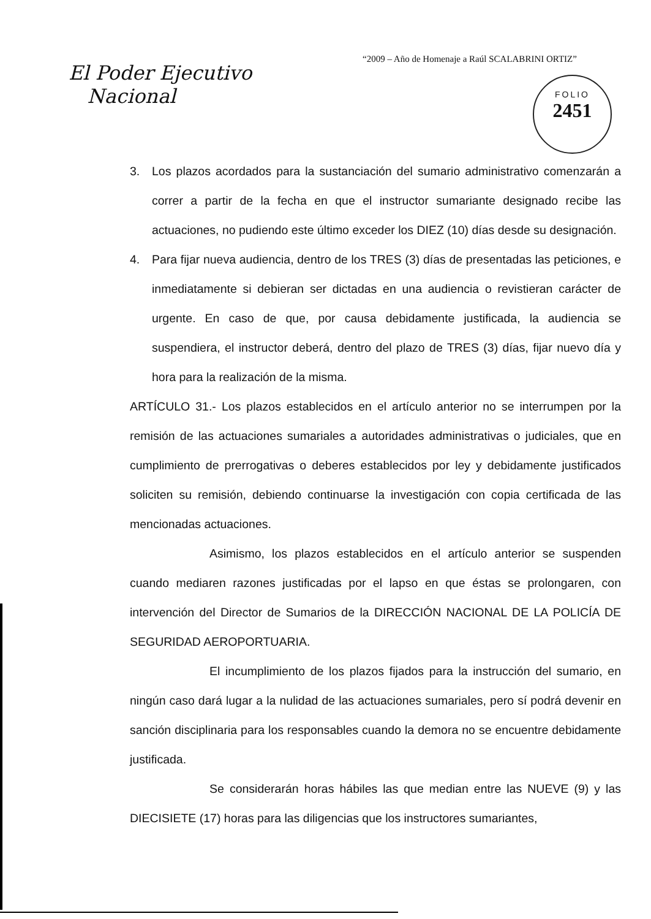“2009 – Año de Homenaje a Raúl SCALABRINI ORTIZ”
El Poder Ejecutivo
Nacional
FOLIO
2451
3. Los plazos acordados para la sustanciación del sumario administrativo comenzarán a correr a partir de la fecha en que el instructor sumariante designado recibe las actuaciones, no pudiendo este último exceder los DIEZ (10) días desde su designación.
4. Para fijar nueva audiencia, dentro de los TRES (3) días de presentadas las peticiones, e inmediatamente si debieran ser dictadas en una audiencia o revistieran carácter de urgente. En caso de que, por causa debidamente justificada, la audiencia se suspendiera, el instructor deberá, dentro del plazo de TRES (3) días, fijar nuevo día y hora para la realización de la misma.
ARTÍCULO 31.- Los plazos establecidos en el artículo anterior no se interrumpen por la remisión de las actuaciones sumariales a autoridades administrativas o judiciales, que en cumplimiento de prerrogativas o deberes establecidos por ley y debidamente justificados soliciten su remisión, debiendo continuarse la investigación con copia certificada de las mencionadas actuaciones.
Asimismo, los plazos establecidos en el artículo anterior se suspenden cuando mediaren razones justificadas por el lapso en que éstas se prolongaren, con intervención del Director de Sumarios de la DIRECCIÓN NACIONAL DE LA POLICÍA DE SEGURIDAD AEROPORTUARIA.
El incumplimiento de los plazos fijados para la instrucción del sumario, en ningún caso dará lugar a la nulidad de las actuaciones sumariales, pero sí podrá devenir en sanción disciplinaria para los responsables cuando la demora no se encuentre debidamente justificada.
Se considerarán horas hábiles las que median entre las NUEVE (9) y las DIECISIETE (17) horas para las diligencias que los instructores sumariantes,